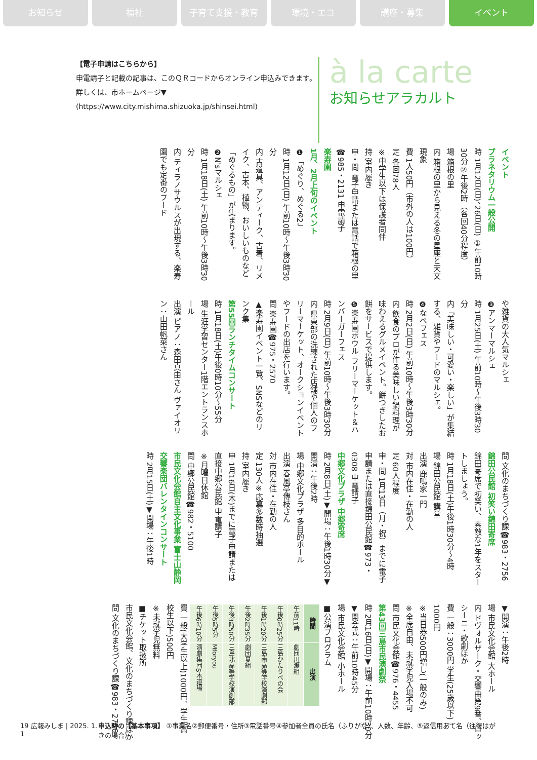お知らせ 福祉 子育て支援・教育 環境・エコ 講座・募集 イベント
【電子申請はこちらから】
申電請子と記載の記事は、このＱＲコードからオンライン申込みできます。
詳しくは、市ホームページ▼
(https://www.city.mishima.shizuoka.jp/shinsei.html)
à la carte
お知らせアラカルト
イベント
プラネタリウム一般公開
時 1月12日(日)、26日(日) ①午前10時30分②午後2時（各回40分程度）
場 箱根の里
内 箱根の里から見える冬の星座と天文現象
費 1人50円（市外の人は100円）
定 各回78人
※中学生以下は保護者同伴
持 室内履き
申・問 電子申請または電話で箱根の里☎985・2131 申電請子
楽寿園
1月、2月上旬のイベント
❶「めぐり、めぐる2」
時 1月12日(日) 午前10時～午後3時30分
内 古道具、アンティーク、古着、リメイク、古本、植物、おいしいものなど「めぐるもの」が集まります。
❷N'sマルシェ
時 1月18日(土) 午前10時～午後3時30分
内 ティラノサウルスが出現する、楽寿園でも定番のフード
や雑貨の大人気マルシェ
❸アンマーマルシェ
時 1月25日(土) 午前10時～午後3時30分
内「美味しい・可愛い・楽しい」が集結する、雑貨やフードのマルシェ。
❹なべフェス
時 2月2日(日) 午前10時～午後3時30分
内 飲食のプロが作る美味しい鍋料理が味わえるグルメイベント。餅つきしたお餅をサービスで提供します。
❺楽寿園ボウル フリーマーケット＆ハンバーガーフェス
時 2月9日(日) 午前10時～午後3時30分
内 県東部の洗練された店舗や個人のフリーマーケット、オークションイベントやフードの出店を行います。
問 楽寿園☎975・2570
▲楽寿園イベント一覧、SNSなどのリンク集
第55回ランチタイムコンサート
時 1月18日(土)午後0時10分～55分
場 生涯学習センター1階エントランスホール
出演 ピアノ：森田真由さん ヴァイオリン：山田帆菜さん
問 文化のまちづくり課☎983・2756
錦田公民館 初笑い錦田寄席
錦田寄席で初笑い、素敵な1年をスタートしましょう。
時 1月18日(土)午後1時30分～4時
場 錦田公民館 講堂
出演 鹿鳴家一門
対 市内在住・在勤の人
定 60人程度
申・問 1月13日（月・祝）までに電子申請または直接錦田公民館☎973・0308 申電請子
中郷文化プラザ 中郷寄席
時 2月8日(土)▼開場：午後1時30分▼開演：午後2時
場 中郷文化プラザ 多目的ホール
出演 春風亭傳枝さん
対 市内在住・在勤の人
定 130人※応募多数時抽選
持 室内履き
申 1月16日(木)までに電子申請または直接中郷公民館 申電請子
※月曜日休館
問 中郷公民館☎982・5100
市民文化会館自主文化事業 富士山静岡交響楽団バレンタインコンサート
時 2月15日(土)▼開場：午後1時
▼開演：午後2時
場 市民文化会館 大ホール
内 ドヴォルザーク・交響曲第9番、ロッシーニ・歌劇ほか
費 一般：3000円 学生(25歳以下)：1000円
※当日券500円増し(一般のみ)
※全席自由、未就学児入場不可
問 市民文化会館☎976・4455
第43回三島市民演劇祭
時 2月16日(日)▼開場：午前10時30分▼開会式：午前10時45分
場 市民文化会館 小ホール
■公演プログラム
| 時間 | 出演 |
| --- | --- |
| 午前11時 | 劇団川瀬組 |
| 午後0時25分 | 三島かたりべの会 |
| 午後1時20分 | 三島南高等学校演劇部 |
| 午後2時35分 | 劇団夏組 |
| 午後3時50分 | 三島北高等学校演劇部 |
| 午後5時5分 | Mforyou |
| 午後6時10分 | 演劇集団S木道場 |
費 一般(大学生以上)1000円、学生(高校生以下)500円
※未就学児無料
■チケット取扱所
市民文化会館、文化のまちづくり課ほか
問 文化のまちづくり課☎983・2756
19 広報みしま | 2025. 1. 1 申込時の【基本事項】 ①事業名②郵便番号・住所③電話番号④参加者全員の氏名（ふりがな）、人数、年齢、⑤返信用あて名（往復はがきの場合）